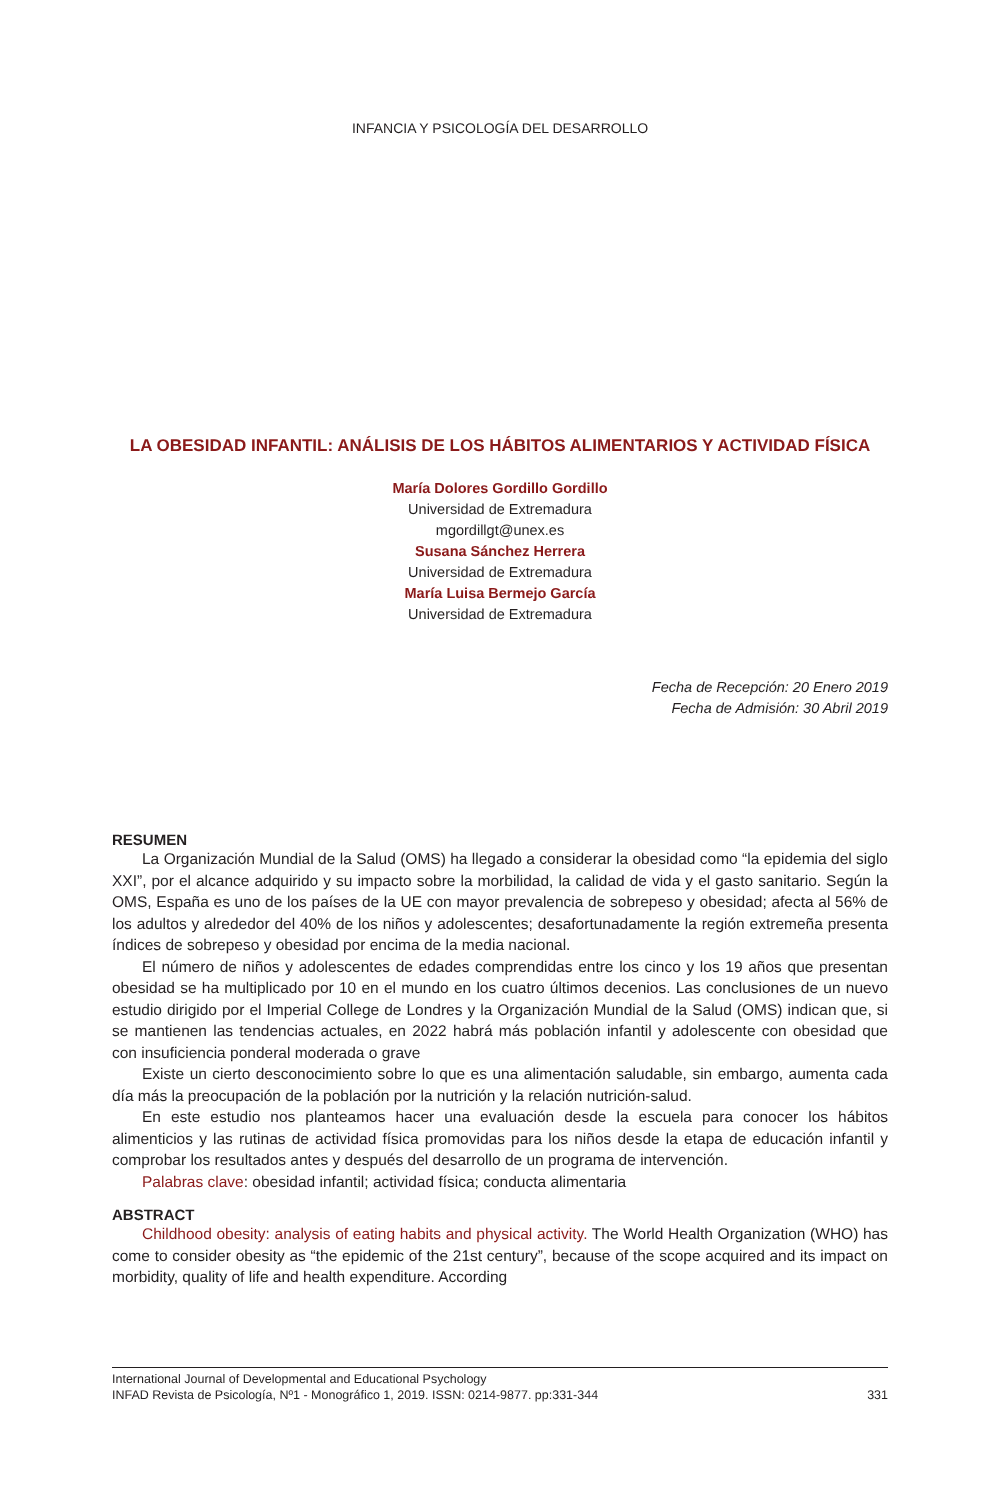INFANCIA Y PSICOLOGÍA DEL DESARROLLO
LA OBESIDAD INFANTIL: ANÁLISIS DE LOS HÁBITOS ALIMENTARIOS Y ACTIVIDAD FÍSICA
María Dolores Gordillo Gordillo
Universidad de Extremadura
mgordillgt@unex.es
Susana Sánchez Herrera
Universidad de Extremadura
María Luisa Bermejo García
Universidad de Extremadura
Fecha de Recepción: 20 Enero 2019
Fecha de Admisión: 30 Abril 2019
RESUMEN
La Organización Mundial de la Salud (OMS) ha llegado a considerar la obesidad como “la epidemia del siglo XXI”, por el alcance adquirido y su impacto sobre la morbilidad, la calidad de vida y el gasto sanitario. Según la OMS, España es uno de los países de la UE con mayor prevalencia de sobrepeso y obesidad; afecta al 56% de los adultos y alrededor del 40% de los niños y adolescentes; desafortunadamente la región extremeña presenta índices de sobrepeso y obesidad por encima de la media nacional.
El número de niños y adolescentes de edades comprendidas entre los cinco y los 19 años que presentan obesidad se ha multiplicado por 10 en el mundo en los cuatro últimos decenios. Las conclusiones de un nuevo estudio dirigido por el Imperial College de Londres y la Organización Mundial de la Salud (OMS) indican que, si se mantienen las tendencias actuales, en 2022 habrá más población infantil y adolescente con obesidad que con insuficiencia ponderal moderada o grave
Existe un cierto desconocimiento sobre lo que es una alimentación saludable, sin embargo, aumenta cada día más la preocupación de la población por la nutrición y la relación nutrición-salud.
En este estudio nos planteamos hacer una evaluación desde la escuela para conocer los hábitos alimenticios y las rutinas de actividad física promovidas para los niños desde la etapa de educación infantil y comprobar los resultados antes y después del desarrollo de un programa de intervención.
Palabras clave: obesidad infantil; actividad física; conducta alimentaria
ABSTRACT
Childhood obesity: analysis of eating habits and physical activity. The World Health Organization (WHO) has come to consider obesity as “the epidemic of the 21st century”, because of the scope acquired and its impact on morbidity, quality of life and health expenditure. According
International Journal of Developmental and Educational Psychology
INFAD Revista de Psicología, Nº1 - Monográfico 1, 2019. ISSN: 0214-9877. pp:331-344 331